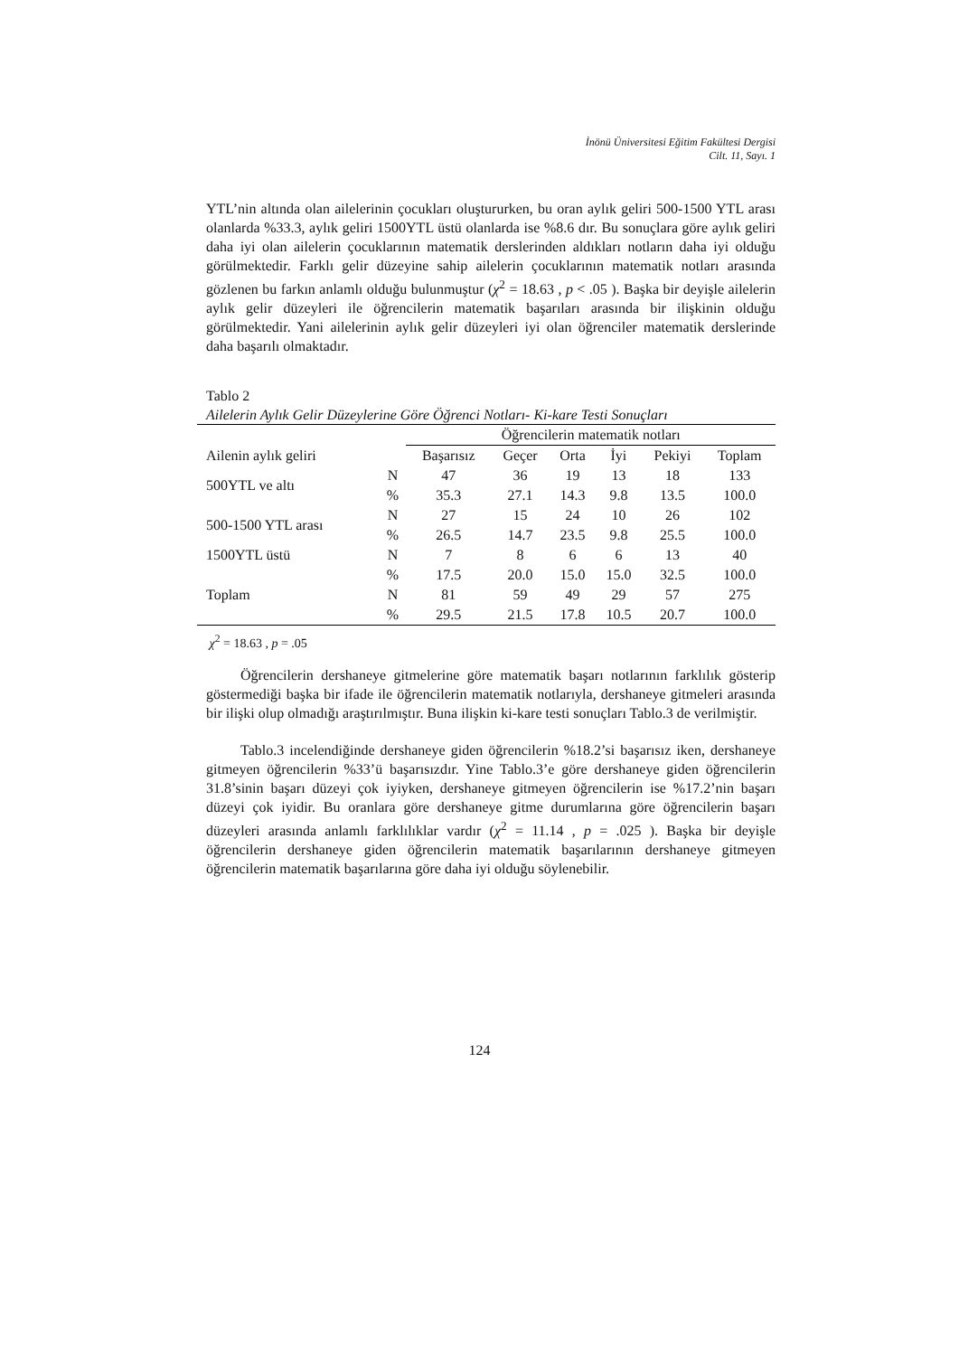İnönü Üniversitesi Eğitim Fakültesi Dergisi
Cilt. 11, Sayı. 1
YTL’nin altında olan ailelerinin çocukları oluştururken, bu oran aylık geliri 500-1500 YTL arası olanlarda %33.3, aylık geliri 1500YTL üstü olanlarda ise %8.6 dır. Bu sonuçlara göre aylık geliri daha iyi olan ailelerin çocuklarının matematik derslerinden aldıkları notların daha iyi olduğu görülmektedir. Farklı gelir düzeyine sahip ailelerin çocuklarının matematik notları arasında gözlenen bu farkın anlamlı olduğu bulunmuştur (χ<sup>2</sup> = 18.63 , p < .05 ). Başka bir deyişle ailelerin aylık gelir düzeyleri ile öğrencilerin matematik başarıları arasında bir ilişkinin olduğu görülmektedir. Yani ailelerinin aylık gelir düzeyleri iyi olan öğrenciler matematik derslerinde daha başarılı olmaktadır.
Tablo 2
Ailelerin Aylık Gelir Düzeylerine Göre Öğrenci Notları- Ki-kare Testi Sonuçları
| | | Öğrencilerin matematik notları | | | | | |
| --- | --- | --- | --- | --- | --- | --- | --- |
| Ailenin aylık geliri | | Başarısız | Geçer | Orta | İyi | Pekiyi | Toplam |
| 500YTL ve altı | N | 47 | 36 | 19 | 13 | 18 | 133 |
| | % | 35.3 | 27.1 | 14.3 | 9.8 | 13.5 | 100.0 |
| 500-1500 YTL arası | N | 27 | 15 | 24 | 10 | 26 | 102 |
| | % | 26.5 | 14.7 | 23.5 | 9.8 | 25.5 | 100.0 |
| 1500YTL üstü | N | 7 | 8 | 6 | 6 | 13 | 40 |
| | % | 17.5 | 20.0 | 15.0 | 15.0 | 32.5 | 100.0 |
| Toplam | N | 81 | 59 | 49 | 29 | 57 | 275 |
| | % | 29.5 | 21.5 | 17.8 | 10.5 | 20.7 | 100.0 |
χ<sup>2</sup> = 18.63 , p = .05
Öğrencilerin dershaneye gitmelerine göre matematik başarı notlarının farklılık gösterip göstermediği başka bir ifade ile öğrencilerin matematik notlarıyla, dershaneye gitmeleri arasında bir ilişki olup olmadığı araştırılmıştır. Buna ilişkin ki-kare testi sonuçları Tablo.3 de verilmiştir.
Tablo.3 incelendiğinde dershaneye giden öğrencilerin %18.2’si başarısız iken, dershaneye gitmeyen öğrencilerin %33’ü başarısızdır. Yine Tablo.3’e göre dershaneye giden öğrencilerin 31.8’sinin başarı düzeyi çok iyiyken, dershaneye gitmeyen öğrencilerin ise %17.2’nin başarı düzeyi çok iyidir. Bu oranlara göre dershaneye gitme durumlarına göre öğrencilerin başarı düzeyleri arasında anlamlı farklılıklar vardır (χ<sup>2</sup> = 11.14 , p = .025 ). Başka bir deyişle öğrencilerin dershaneye giden öğrencilerin matematik başarılarının dershaneye gitmeyen öğrencilerin matematik başarılarına göre daha iyi olduğu söylenebilir.
124